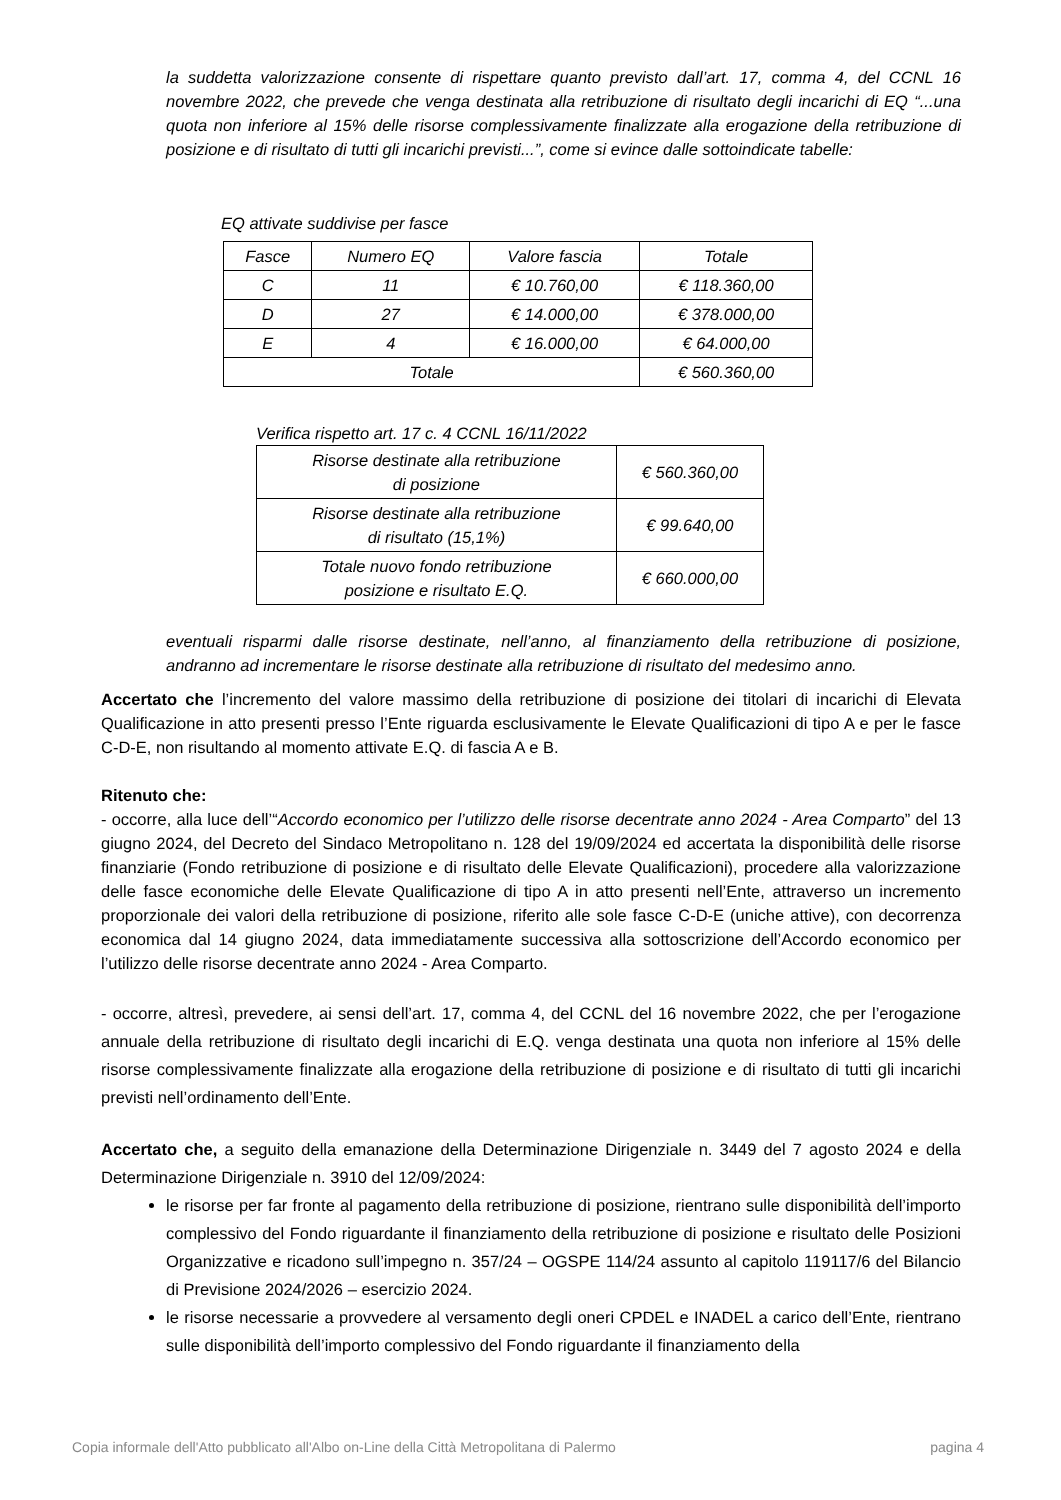la suddetta valorizzazione consente di rispettare quanto previsto dall’art. 17, comma 4, del CCNL 16 novembre 2022, che prevede che venga destinata alla retribuzione di risultato degli incarichi di EQ “...una quota non inferiore al 15% delle risorse complessivamente finalizzate alla erogazione della retribuzione di posizione e di risultato di tutti gli incarichi previsti...”, come si evince dalle sottoindicate tabelle:
EQ attivate suddivise per fasce
| Fasce | Numero EQ | Valore fascia | Totale |
| --- | --- | --- | --- |
| C | 11 | € 10.760,00 | € 118.360,00 |
| D | 27 | € 14.000,00 | € 378.000,00 |
| E | 4 | € 16.000,00 | € 64.000,00 |
| Totale | | | € 560.360,00 |
Verifica rispetto art. 17 c. 4 CCNL 16/11/2022
| Risorse destinate alla retribuzione di posizione | € 560.360,00 |
| Risorse destinate alla retribuzione di risultato (15,1%) | € 99.640,00 |
| Totale nuovo fondo retribuzione posizione e risultato E.Q. | € 660.000,00 |
eventuali risparmi dalle risorse destinate, nell’anno, al finanziamento della retribuzione di posizione, andranno ad incrementare le risorse destinate alla retribuzione di risultato del medesimo anno.
Accertato che l’incremento del valore massimo della retribuzione di posizione dei titolari di incarichi di Elevata Qualificazione in atto presenti presso l’Ente riguarda esclusivamente le Elevate Qualificazioni di tipo A e per le fasce C-D-E, non risultando al momento attivate E.Q. di fascia A e B.
Ritenuto che:
- occorre, alla luce dell’“Accordo economico per l’utilizzo delle risorse decentrate anno 2024 - Area Comparto” del 13 giugno 2024, del Decreto del Sindaco Metropolitano n. 128 del 19/09/2024 ed accertata la disponibilità delle risorse finanziarie (Fondo retribuzione di posizione e di risultato delle Elevate Qualificazioni), procedere alla valorizzazione delle fasce economiche delle Elevate Qualificazione di tipo A in atto presenti nell’Ente, attraverso un incremento proporzionale dei valori della retribuzione di posizione, riferito alle sole fasce C-D-E (uniche attive), con decorrenza economica dal 14 giugno 2024, data immediatamente successiva alla sottoscrizione dell’Accordo economico per l’utilizzo delle risorse decentrate anno 2024 - Area Comparto.
- occorre, altresì, prevedere, ai sensi dell’art. 17, comma 4, del CCNL del 16 novembre 2022, che per l’erogazione annuale della retribuzione di risultato degli incarichi di E.Q. venga destinata una quota non inferiore al 15% delle risorse complessivamente finalizzate alla erogazione della retribuzione di posizione e di risultato di tutti gli incarichi previsti nell’ordinamento dell’Ente.
Accertato che, a seguito della emanazione della Determinazione Dirigenziale n. 3449 del 7 agosto 2024 e della Determinazione Dirigenziale n. 3910 del 12/09/2024:
le risorse per far fronte al pagamento della retribuzione di posizione, rientrano sulle disponibilità dell’importo complessivo del Fondo riguardante il finanziamento della retribuzione di posizione e risultato delle Posizioni Organizzative e ricadono sull’impegno n. 357/24 – OGSPE 114/24 assunto al capitolo 119117/6 del Bilancio di Previsione 2024/2026 – esercizio 2024.
le risorse necessarie a provvedere al versamento degli oneri CPDEL e INADEL a carico dell’Ente, rientrano sulle disponibilità dell’importo complessivo del Fondo riguardante il finanziamento della
Copia informale dell'Atto pubblicato all'Albo on-Line della Città Metropolitana di Palermo pagina 4